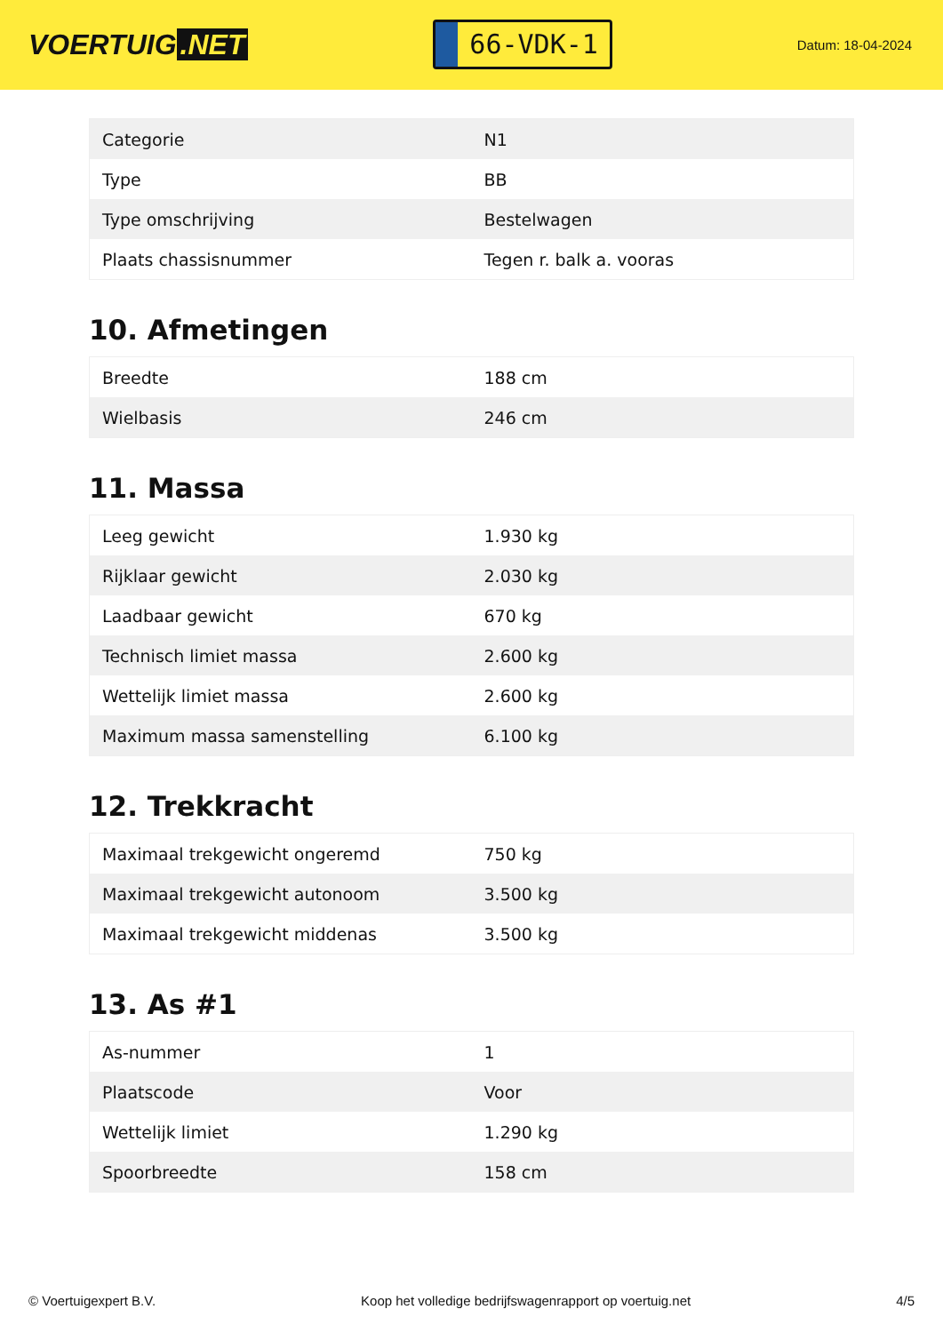VOERTUIG.NET
66-VDK-1
Datum: 18-04-2024
| Categorie | N1 |
| Type | BB |
| Type omschrijving | Bestelwagen |
| Plaats chassisnummer | Tegen r. balk a. vooras |
10. Afmetingen
| Breedte | 188 cm |
| Wielbasis | 246 cm |
11. Massa
| Leeg gewicht | 1.930 kg |
| Rijklaar gewicht | 2.030 kg |
| Laadbaar gewicht | 670 kg |
| Technisch limiet massa | 2.600 kg |
| Wettelijk limiet massa | 2.600 kg |
| Maximum massa samenstelling | 6.100 kg |
12. Trekkracht
| Maximaal trekgewicht ongeremd | 750 kg |
| Maximaal trekgewicht autonoom | 3.500 kg |
| Maximaal trekgewicht middenas | 3.500 kg |
13. As #1
| As-nummer | 1 |
| Plaatscode | Voor |
| Wettelijk limiet | 1.290 kg |
| Spoorbreedte | 158 cm |
© Voertuigexpert B.V. Koop het volledige bedrijfswagenrapport op voertuig.net 4/5